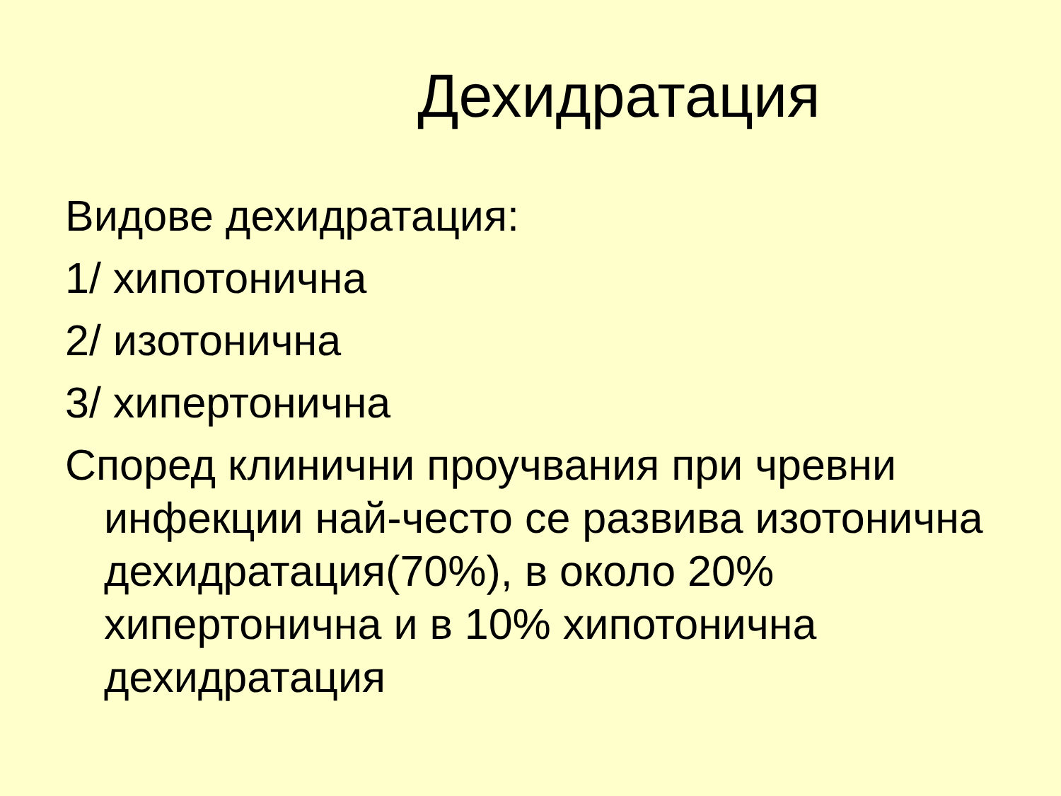Дехидратация
Видове дехидратация:
1/ хипотонична
2/ изотонична
3/ хипертонична
Според клинични проучвания при чревни инфекции най-често се развива изотонична дехидратация(70%), в около 20% хипертонична и в 10% хипотонична дехидратация